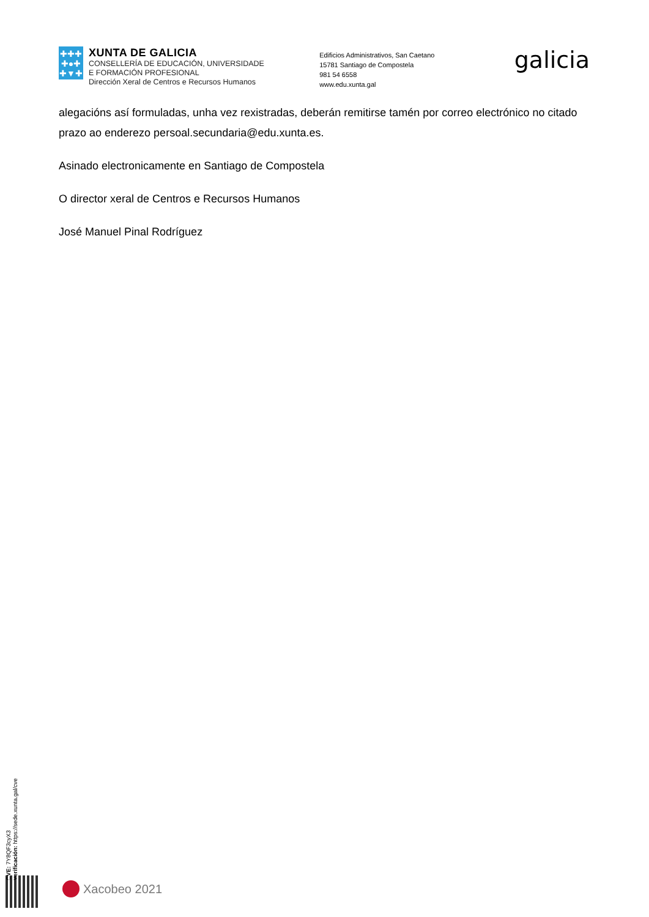✚✚✚
✚●✚
✚▼✚
XUNTA DE GALICIA
CONSELLERÍA DE EDUCACIÓN, UNIVERSIDADE
E FORMACIÓN PROFESIONAL
Dirección Xeral de Centros e Recursos Humanos
Edificios Administrativos, San Caetano
15781 Santiago de Compostela
981 54 6558
www.edu.xunta.gal
galicia
alegacións así formuladas, unha vez rexistradas, deberán remitirse tamén por correo electrónico no citado prazo ao enderezo persoal.secundaria@edu.xunta.es.
Asinado electronicamente en Santiago de Compostela
O director xeral de Centros e Recursos Humanos
José Manuel Pinal Rodríguez
CVE: 7Y8QF3cyX3
Verificación: https://sede.xunta.gal/cve
Xacobeo 2021